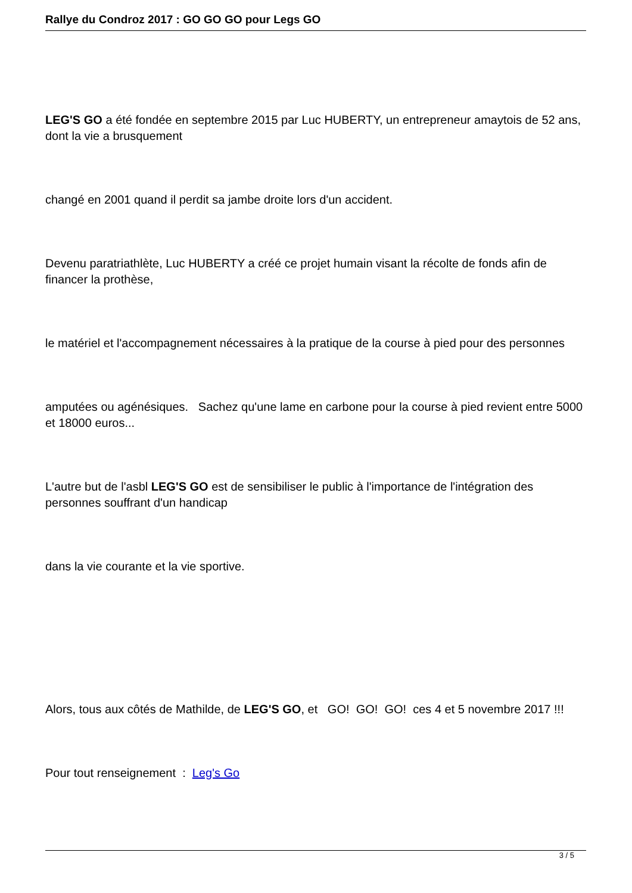Rallye du Condroz 2017 : GO GO GO pour Legs GO
LEG'S GO a été fondée en septembre 2015 par Luc HUBERTY, un entrepreneur amaytois de 52 ans, dont la vie a brusquement
changé en 2001 quand il perdit sa jambe droite lors d'un accident.
Devenu paratriathlète, Luc HUBERTY a créé ce projet humain visant la récolte de fonds afin de financer la prothèse,
le matériel et l'accompagnement nécessaires à la pratique de la course à pied pour des personnes
amputées ou agénésiques. Sachez qu'une lame en carbone pour la course à pied revient entre 5000 et 18000 euros...
L'autre but de l'asbl LEG'S GO est de sensibiliser le public à l'importance de l'intégration des personnes souffrant d'un handicap
dans la vie courante et la vie sportive.
Alors, tous aux côtés de Mathilde, de LEG'S GO, et GO! GO! GO! ces 4 et 5 novembre 2017 !!!
Pour tout renseignement : Leg's Go
3 / 5